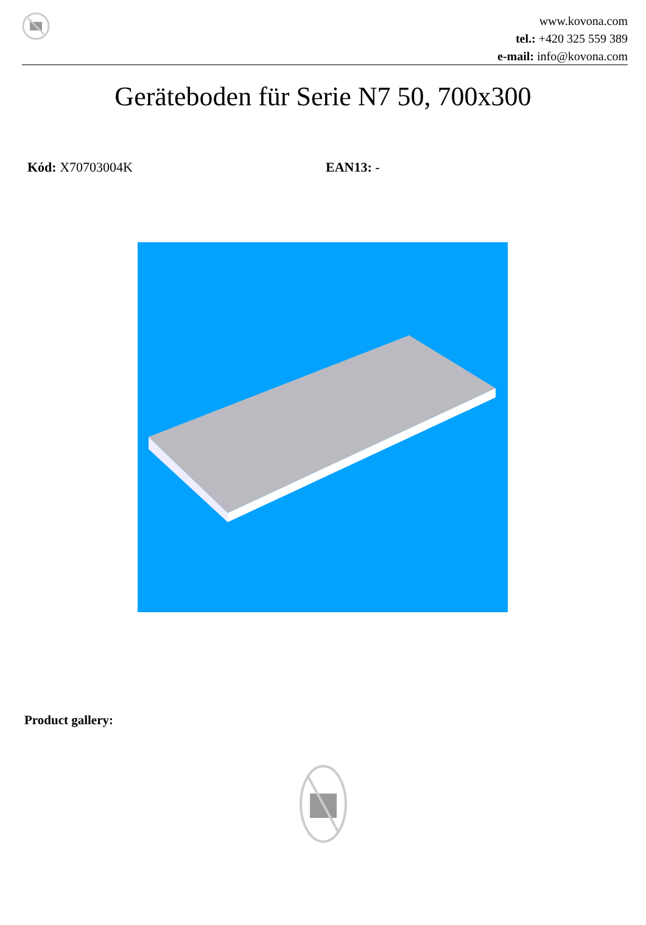www.kovona.com
tel.: +420 325 559 389
e-mail: info@kovona.com
Geräteboden für Serie N7 50, 700x300
Kód: X70703004K EAN13: -
Product gallery: